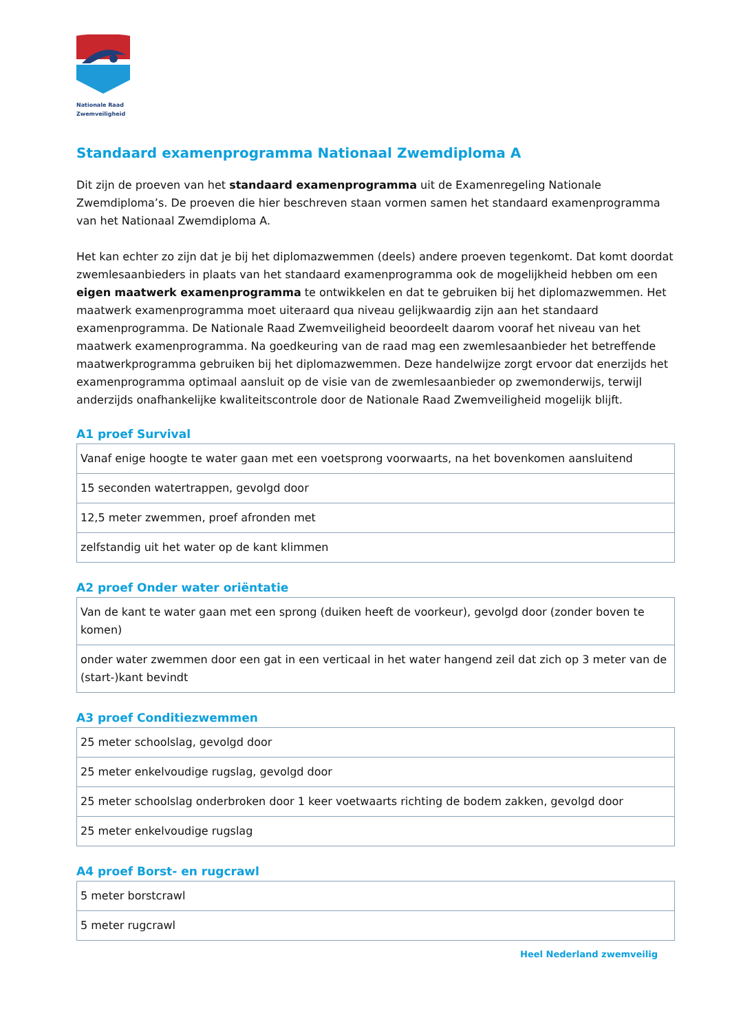Nationale Raad
Zwemveiligheid
Standaard examenprogramma Nationaal Zwemdiploma A
Dit zijn de proeven van het standaard examenprogramma uit de Examenregeling Nationale Zwemdiploma’s. De proeven die hier beschreven staan vormen samen het standaard examenprogramma van het Nationaal Zwemdiploma A.
Het kan echter zo zijn dat je bij het diplomazwemmen (deels) andere proeven tegenkomt. Dat komt doordat zwemlesaanbieders in plaats van het standaard examenprogramma ook de mogelijkheid hebben om een eigen maatwerk examenprogramma te ontwikkelen en dat te gebruiken bij het diplomazwemmen. Het maatwerk examenprogramma moet uiteraard qua niveau gelijkwaardig zijn aan het standaard examenprogramma. De Nationale Raad Zwemveiligheid beoordeelt daarom vooraf het niveau van het maatwerk examenprogramma. Na goedkeuring van de raad mag een zwemlesaanbieder het betreffende maatwerkprogramma gebruiken bij het diplomazwemmen. Deze handelwijze zorgt ervoor dat enerzijds het examenprogramma optimaal aansluit op de visie van de zwemlesaanbieder op zwemonderwijs, terwijl anderzijds onafhankelijke kwaliteitscontrole door de Nationale Raad Zwemveiligheid mogelijk blijft.
A1 proef Survival
| Vanaf enige hoogte te water gaan met een voetsprong voorwaarts, na het bovenkomen aansluitend |
| 15 seconden watertrappen, gevolgd door |
| 12,5 meter zwemmen, proef afronden met |
| zelfstandig uit het water op de kant klimmen |
A2 proef Onder water oriëntatie
| Van de kant te water gaan met een sprong (duiken heeft de voorkeur), gevolgd door (zonder boven te komen) |
| onder water zwemmen door een gat in een verticaal in het water hangend zeil dat zich op 3 meter van de (start-)kant bevindt |
A3 proef Conditiezwemmen
| 25 meter schoolslag, gevolgd door |
| 25 meter enkelvoudige rugslag, gevolgd door |
| 25 meter schoolslag onderbroken door 1 keer voetwaarts richting de bodem zakken, gevolgd door |
| 25 meter enkelvoudige rugslag |
A4 proef Borst- en rugcrawl
| 5 meter borstcrawl |
| 5 meter rugcrawl |
Heel Nederland zwemveilig